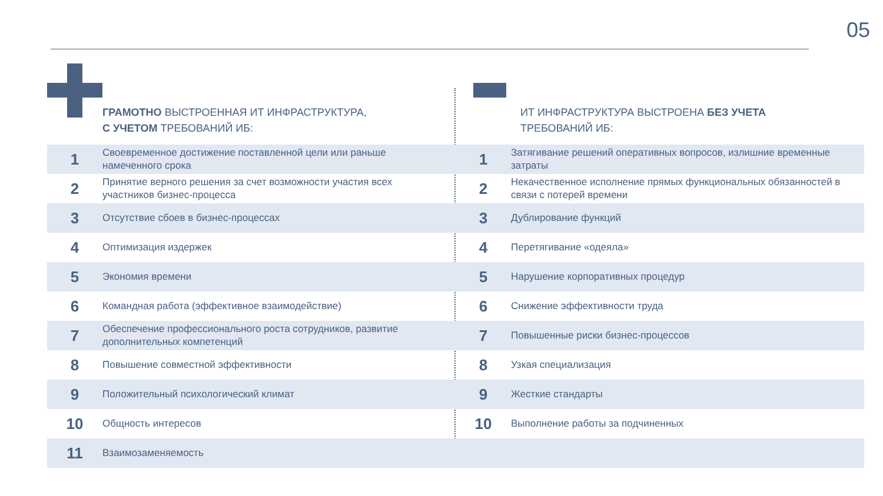05
ГРАМОТНО ВЫСТРОЕННАЯ ИТ ИНФРАСТРУКТУРА,
С УЧЕТОМ ТРЕБОВАНИЙ ИБ:
ИТ ИНФРАСТРУКТУРА ВЫСТРОЕНА БЕЗ УЧЕТА
ТРЕБОВАНИЙ ИБ:
| 1 | Своевременное достижение поставленной цели или раньше намеченного срока | | 1 | Затягивание решений оперативных вопросов, излишние временные затраты |
| 2 | Принятие верного решения за счет возможности участия всех участников бизнес-процесса | | 2 | Некачественное исполнение прямых функциональных обязанностей в связи с потерей времени |
| 3 | Отсутствие сбоев в бизнес-процессах | | 3 | Дублирование функций |
| 4 | Оптимизация издержек | | 4 | Перетягивание «одеяла» |
| 5 | Экономия времени | | 5 | Нарушение корпоративных процедур |
| 6 | Командная работа (эффективное взаимодействие) | | 6 | Снижение эффективности труда |
| 7 | Обеспечение профессионального роста сотрудников, развитие дополнительных компетенций | | 7 | Повышенные риски бизнес-процессов |
| 8 | Повышение совместной эффективности | | 8 | Узкая специализация |
| 9 | Положительный психологический климат | | 9 | Жесткие стандарты |
| 10 | Общность интересов | | 10 | Выполнение работы за подчиненных |
| 11 | Взаимозаменяемость | | | |